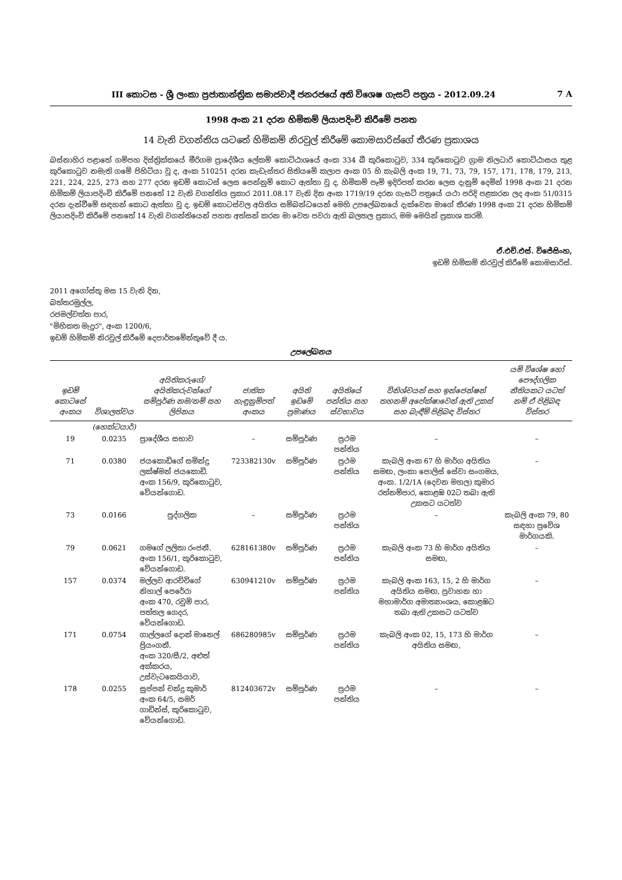III කොටස - ශ්‍රී ලංකා ප්‍රජාතාන්ත්‍රික සමාජවාදී ජනරජයේ අති විශෙෂ ගැසට් පත්‍රය - 2012.09.24 7 A
1998 අංක 21 දරන හිමිකම් ලියාපදිංචි කිරීමේ පනත
14 වැනි වගන්තිය යටතේ හිමිකම් නිරවුල් කිරීමේ කොමසාරිස්ගේ තීරණ ප්‍රකාශය
බස්නාහිර පළාතේ ගම්පහ දිස්ත්‍රික්කයේ මීරිගම ප්‍රාදේශීය ලේකම් කොට්ඨාශයේ අංක 334 බී කුරිකොටුව, 334 කුරිකොටුව ග්‍රාම නිලධාරි කොට්ඨාසය තුළ කුරිකොටුව නමැති ගමේ පිහිටියා වූ ද, අංක 510251 දරන කැඩැස්තර සිතියමේ කලාප අංක 05 හි කැබලි අංක 19, 71, 73, 79, 157, 171, 178, 179, 213, 221, 224, 225, 273 සහ 277 දරන ඉඩම් කොටස් ලෙස පෙන්නුම් කොට ඇත්තා වූ ද, හිමිකම් පෑම් ඉදිරිපත් කරන ලෙස දැනුම් දෙමින් 1998 අංක 21 දරන හිමිකම් ලියාපදිංචි කිරීමේ පනතේ 12 වැනි වගන්තිය ප්‍රකාර 2011.08.17 වැනි දින අංක 1719/19 දරන ගැසට් පත්‍රයේ යථා පරිදි පළකරන ලද අංක 51/0315 දරන දැන්වීමේ සඳහන් කොට ඇත්තා වූ ද, ඉඩම් කොටස්වල අයිතිය සම්බන්ධයෙන් මෙහි උපලේඛනයේ දැක්වෙන මාගේ තීරණ 1998 අංක 21 දරන හිමිකම් ලියාපදිංචි කිරීමේ පනතේ 14 වැනි වගන්තියෙන් පහත අත්සන් කරන මා වෙත පවරා ඇති බලතල ප්‍රකාර, මම මෙයින් ප්‍රකාශ කරමි.
ඒ.එච්.එස්. විජේසිංහ,
ඉඩම් හිමිකම් නිරවුල් කිරීමේ කොමසාරිස්.
2011 අගෝස්තු මස 15 වැනි දින,
බත්තරමුල්ල,
රජමල්වත්ත පාර,
"මිහිකත මැදුර", අංක 1200/6,
ඉඩම් හිමිකම් නිරවුල් කිරීමේ දෙපාර්තමේන්තුවේ දී ය.
උපලේඛනය
| ඉඩම් කොටසේ අංකය | විශාලත්වය | අයිතිකරුගේ/අයිතිකරුවන්ගේ සම්පූර්ණ නම/නම් සහ ලිපිනය | ජාතික හැඳුනුම්පත් අංකය | අයිති ඉඩමේ ප්‍රමාණය | අයිතියේ පන්තිය සහ ස්වභාවය | විනිශ්චයන් සහ ඉන්ජෙන්ෂන් තහනම් අපේක්ෂාවෙන් ඇති උකස් සහ බැඳීම් පිළිබඳ විස්තර | යම් විශේෂ හෝ පෞද්ගලික නීතියකට යටත් නම් ඒ පිළිබඳ විස්තර |
| --- | --- | --- | --- | --- | --- | --- | --- |
| | (හෙක්ටයාර්) | | | | | | |
| 19 | 0.0235 | ප්‍රාදේශීය සභාව | – | සම්පූර්ණ | ප්‍රථම පන්තිය | – | – |
| 71 | 0.0380 | ජයකොඩිගේ සමින්ද්‍ර ලක්ෂ්මන් ජයකොඩි. අංක 156/9, කුරිකොටුව, වේයන්ගොඩ. | 723382130v | සම්පූර්ණ | ප්‍රථම පන්තිය | කැබලි අංක 67 හි මාර්ග අයිතිය සමඟ, ලංකා පොලිස් සේවා සංගමය, අංක. 1/2/1A (දෙවන මහල) කුමාර රත්නම්පාර, කොළඹ 02ට තබා ඇති උකසට යටත්ව | – |
| 73 | 0.0166 | පුද්ගලික | – | සම්පූර්ණ | ප්‍රථම පන්තිය | – | කැබලි අංක 79, 80 සඳහා ප්‍රවේශ මාර්ගයකි. |
| 79 | 0.0621 | ගමගේ ලලිතා රංජනී. අංක 156/1, කුරිකොටුව, වේයන්ගොඩ. | 628161380v | සම්පූර්ණ | ප්‍රථම පන්තිය | කැබලි අංක 73 හි මාර්ග අයිතිය සමඟ, | – |
| 157 | 0.0374 | මල්ලව ආරච්චිගේ නිහාල් පෙරේරා අංක 470, රවුම් පාර, පත්තල ගෙදර, වේයන්ගොඩ. | 630941210v | සම්පූර්ණ | ප්‍රථම පන්තිය | කැබලි අංක 163, 15, 2 හි මාර්ග අයිතිය සමඟ, ප්‍රවාහන හා මහාමාර්ග අමාත්‍යාංශය, කොළඹට තබා ඇති උකසට යටත්ව | – |
| 171 | 0.0754 | ගාල්ලගේ දොන් මානෙල් ප්‍රියංගනී. අංක 320/සී/2, අළුත් අක්කරය, උස්වැටකෙයියාව, | 686280985v | සම්පූර්ණ | ප්‍රථම පන්තිය | කැබලි අංක 02, 15, 173 හි මාර්ග අයිතිය සමඟ, | – |
| 178 | 0.0255 | සුප්පන් චන්ද්‍ර කුමාර් අංක 64/5, සමර් ගාඩින්ස්, කුරිකොටුව, වේයන්ගොඩ. | 812403672v | සම්පූර්ණ | ප්‍රථම පන්තිය | – | – |